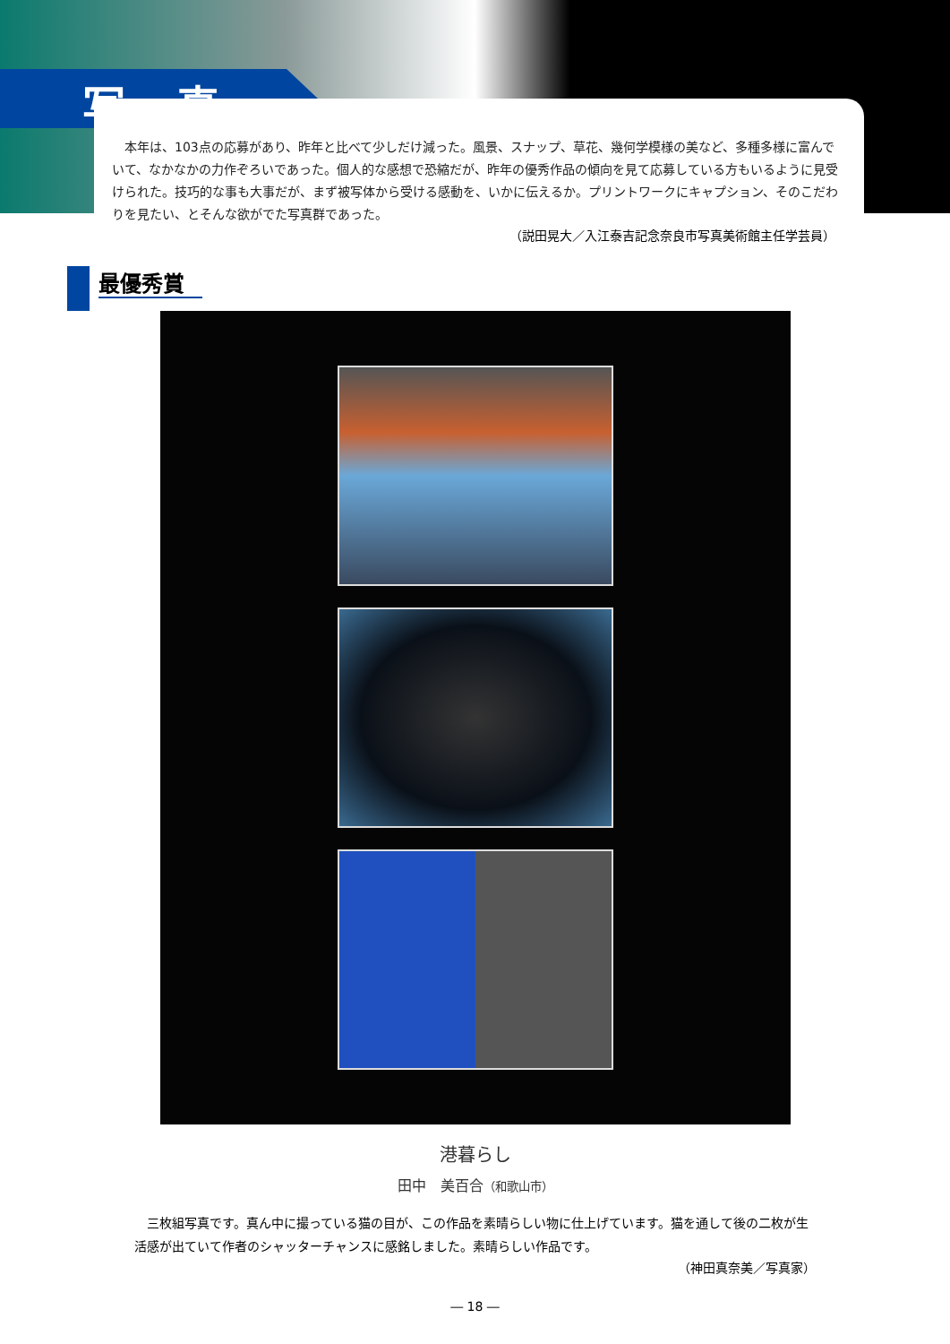写 真
本年は、103点の応募があり、昨年と比べて少しだけ減った。風景、スナップ、草花、幾何学模様の美など、多種多様に富んでいて、なかなかの力作ぞろいであった。個人的な感想で恐縮だが、昨年の優秀作品の傾向を見て応募している方もいるように見受けられた。技巧的な事も大事だが、まず被写体から受ける感動を、いかに伝えるか。プリントワークにキャプション、そのこだわりを見たい、とそんな欲がでた写真群であった。
（説田晃大／入江泰吉記念奈良市写真美術館主任学芸員）
最優秀賞
港暮らし
田中　美百合（和歌山市）
三枚組写真です。真ん中に撮っている猫の目が、この作品を素晴らしい物に仕上げています。猫を通して後の二枚が生活感が出ていて作者のシャッターチャンスに感銘しました。素晴らしい作品です。
（神田真奈美／写真家）
― 18 ―